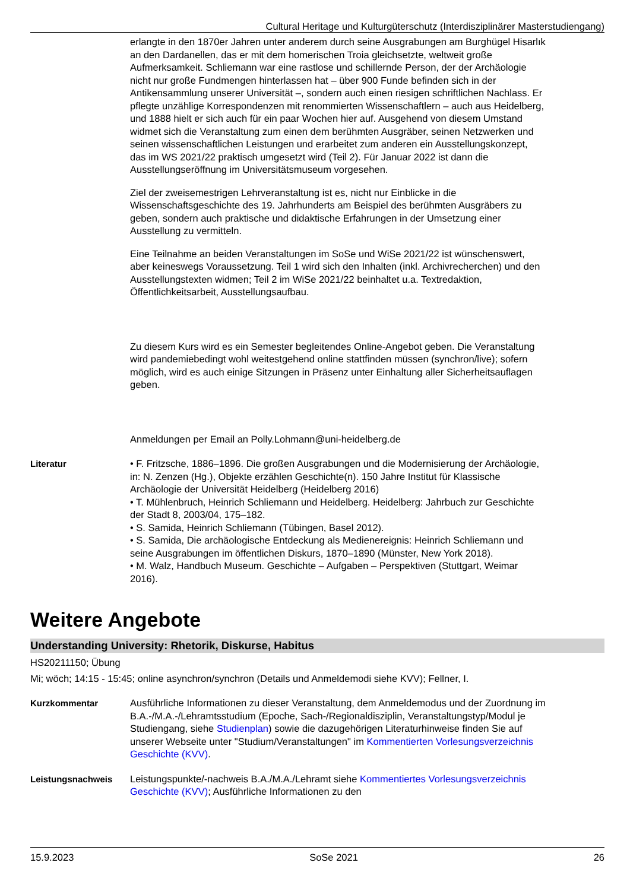Cultural Heritage und Kulturgüterschutz (Interdisziplinärer Masterstudiengang)
erlangte in den 1870er Jahren unter anderem durch seine Ausgrabungen am Burghügel Hisarlık an den Dardanellen, das er mit dem homerischen Troia gleichsetzte, weltweit große Aufmerksamkeit. Schliemann war eine rastlose und schillernde Person, der der Archäologie nicht nur große Fundmengen hinterlassen hat – über 900 Funde befinden sich in der Antikensammlung unserer Universität –, sondern auch einen riesigen schriftlichen Nachlass. Er pflegte unzählige Korrespondenzen mit renommierten Wissenschaftlern – auch aus Heidelberg, und 1888 hielt er sich auch für ein paar Wochen hier auf. Ausgehend von diesem Umstand widmet sich die Veranstaltung zum einen dem berühmten Ausgräber, seinen Netzwerken und seinen wissenschaftlichen Leistungen und erarbeitet zum anderen ein Ausstellungskonzept, das im WS 2021/22 praktisch umgesetzt wird (Teil 2). Für Januar 2022 ist dann die Ausstellungseröffnung im Universitätsmuseum vorgesehen.
Ziel der zweisemestrigen Lehrveranstaltung ist es, nicht nur Einblicke in die Wissenschaftsgeschichte des 19. Jahrhunderts am Beispiel des berühmten Ausgräbers zu geben, sondern auch praktische und didaktische Erfahrungen in der Umsetzung einer Ausstellung zu vermitteln.
Eine Teilnahme an beiden Veranstaltungen im SoSe und WiSe 2021/22 ist wünschenswert, aber keineswegs Voraussetzung. Teil 1 wird sich den Inhalten (inkl. Archivrecherchen) und den Ausstellungstexten widmen; Teil 2 im WiSe 2021/22 beinhaltet u.a. Textredaktion, Öffentlichkeitsarbeit, Ausstellungsaufbau.
Zu diesem Kurs wird es ein Semester begleitendes Online-Angebot geben. Die Veranstaltung wird pandemiebedingt wohl weitestgehend online stattfinden müssen (synchron/live); sofern möglich, wird es auch einige Sitzungen in Präsenz unter Einhaltung aller Sicherheitsauflagen geben.
Anmeldungen per Email an Polly.Lohmann@uni-heidelberg.de
Literatur • F. Fritzsche, 1886–1896. Die großen Ausgrabungen und die Modernisierung der Archäologie, in: N. Zenzen (Hg.), Objekte erzählen Geschichte(n). 150 Jahre Institut für Klassische Archäologie der Universität Heidelberg (Heidelberg 2016)
• T. Mühlenbruch, Heinrich Schliemann und Heidelberg. Heidelberg: Jahrbuch zur Geschichte der Stadt 8, 2003/04, 175–182.
• S. Samida, Heinrich Schliemann (Tübingen, Basel 2012).
• S. Samida, Die archäologische Entdeckung als Medienereignis: Heinrich Schliemann und seine Ausgrabungen im öffentlichen Diskurs, 1870–1890 (Münster, New York 2018).
• M. Walz, Handbuch Museum. Geschichte – Aufgaben – Perspektiven (Stuttgart, Weimar 2016).
Weitere Angebote
Understanding University: Rhetorik, Diskurse, Habitus
HS20211150; Übung
Mi; wöch; 14:15 - 15:45; online asynchron/synchron (Details und Anmeldemodi siehe KVV); Fellner, I.
Kurzkommentar Ausführliche Informationen zu dieser Veranstaltung, dem Anmeldemodus und der Zuordnung im B.A.-/M.A.-/Lehramtsstudium (Epoche, Sach-/Regionaldisziplin, Veranstaltungstyp/Modul je Studiengang, siehe Studienplan) sowie die dazugehörigen Literaturhinweise finden Sie auf unserer Webseite unter "Studium/Veranstaltungen" im Kommentierten Vorlesungsverzeichnis Geschichte (KVV).
Leistungsnachweis Leistungspunkte/-nachweis B.A./M.A./Lehramt siehe Kommentiertes Vorlesungsverzeichnis Geschichte (KVV); Ausführliche Informationen zu den
15.9.2023 SoSe 2021 26